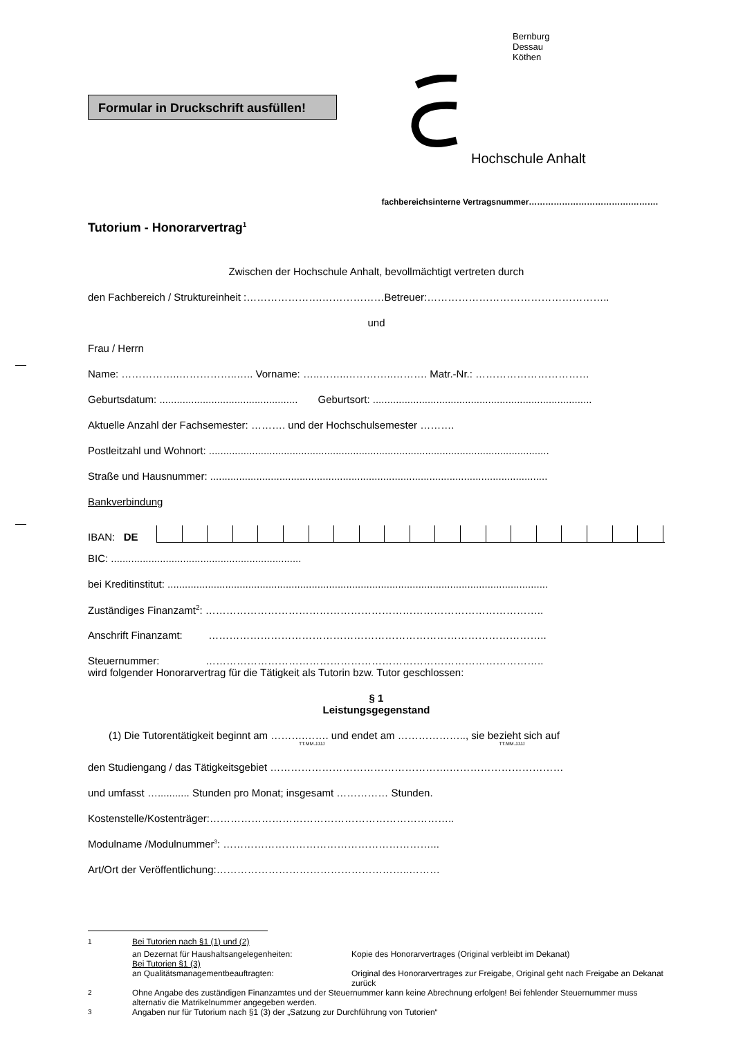Formular in Druckschrift ausfüllen!
Bernburg
Dessau
Köthen
Hochschule Anhalt
fachbereichsinterne Vertragsnummer……………………………….……….
Tutorium - Honorarvertrag<sup>1</sup>
Zwischen der Hochschule Anhalt, bevollmächtigt vertreten durch
den Fachbereich / Struktureinheit :………………….………………Betreuer:……………………………………………..
und
Frau / Herrn
Name: ……………..……………..….. Vorname: …..……..…………..………. Matr.-Nr.: ……………………………
Geburtsdatum: ................................................ Geburtsort: ............................................................................
Aktuelle Anzahl der Fachsemester: ………. und der Hochschulsemester ……….
Postleitzahl und Wohnort: ......................................................................................................................
Straße und Hausnummer: .....................................................................................................................
Bankverbindung
IBAN: DE
BIC: ..................................................................
bei Kreditinstitut: ....................................................................................................................................
Zuständiges Finanzamt<sup>2</sup>: ……………………………………………………………………………………..
Anschrift Finanzamt: ……………………………………………………………………………………..
Steuernummer: ……………………………………………………………………………………..
wird folgender Honorarvertrag für die Tätigkeit als Tutorin bzw. Tutor geschlossen:
§ 1
Leistungsgegenstand
(1) Die Tutorentätigkeit beginnt am ……….……. und endet am ……………….., sie bezieht sich auf
TT.MM.JJJJ TT.MM.JJJJ
den Studiengang / das Tätigkeitsgebiet …………………………………………….……………………………
und umfasst …........... Stunden pro Monat; insgesamt …………… Stunden.
Kostenstelle/Kostenträger:……………………………………………………………..
Modulname /Modulnummer<sup>3</sup>: ……………………………………………………...
Art/Ort der Veröffentlichung:………………………………………………..………
| <sup>1</sup> | Bei Tutorien nach §1 (1) und (2) | |
| | an Dezernat für Haushaltsangelegenheiten: | Kopie des Honorarvertrages (Original verbleibt im Dekanat) |
| | Bei Tutorien §1 (3) | |
| | an Qualitätsmanagementbeauftragten: | Original des Honorarvertrages zur Freigabe, Original geht nach Freigabe an Dekanat zurück |
| <sup>2</sup> | Ohne Angabe des zuständigen Finanzamtes und der Steuernummer kann keine Abrechnung erfolgen! Bei fehlender Steuernummer muss alternativ die Matrikelnummer angegeben werden. | |
| <sup>3</sup> | Angaben nur für Tutorium nach §1 (3) der „Satzung zur Durchführung von Tutorien“ | |